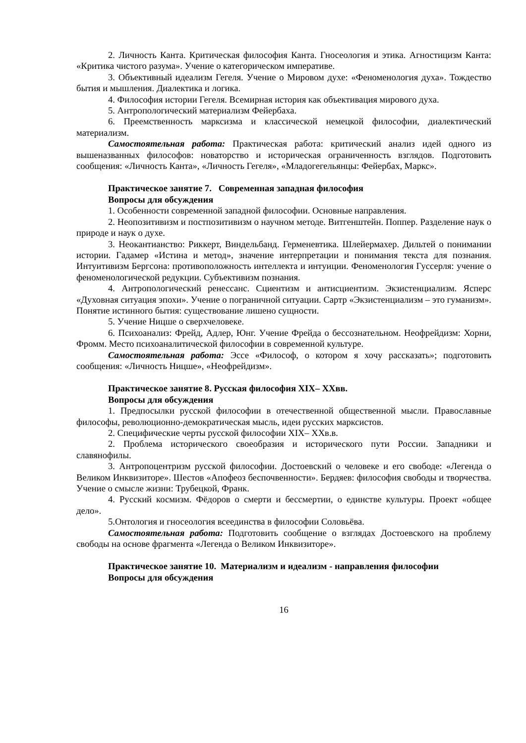2. Личность Канта. Критическая философия Канта. Гносеология и этика. Агностицизм Канта: «Критика чистого разума». Учение о категорическом императиве.
3. Объективный идеализм Гегеля. Учение о Мировом духе: «Феноменология духа». Тождество бытия и мышления. Диалектика и логика.
4. Философия истории Гегеля. Всемирная история как объективация мирового духа.
5. Антропологический материализм Фейербаха.
6. Преемственность марксизма и классической немецкой философии, диалектический материализм.
Самостоятельная работа: Практическая работа: критический анализ идей одного из вышеназванных философов: новаторство и историческая ограниченность взглядов. Подготовить сообщения: «Личность Канта», «Личность Гегеля», «Младогегельянцы: Фейербах, Маркс».
Практическое занятие 7. Современная западная философия
Вопросы для обсуждения
1. Особенности современной западной философии. Основные направления.
2. Неопозитивизм и постпозитивизм о научном методе. Витгенштейн. Поппер. Разделение наук о природе и наук о духе.
3. Неокантианство: Риккерт, Виндельбанд. Герменевтика. Шлейермахер. Дильтей о понимании истории. Гадамер «Истина и метод», значение интерпретации и понимания текста для познания. Интуитивизм Бергсона: противоположность интеллекта и интуиции. Феноменология Гуссерля: учение о феноменологической редукции. Субъективизм познания.
4. Антропологический ренессанс. Сциентизм и антисциентизм. Экзистенциализм. Ясперс «Духовная ситуация эпохи». Учение о пограничной ситуации. Сартр «Экзистенциализм – это гуманизм». Понятие истинного бытия: существование лишено сущности.
5. Учение Ницше о сверхчеловеке.
6. Психоанализ: Фрейд, Адлер, Юнг. Учение Фрейда о бессознательном. Неофрейдизм: Хорни, Фромм. Место психоаналитической философии в современной культуре.
Самостоятельная работа: Эссе «Философ, о котором я хочу рассказать»; подготовить сообщения: «Личность Ницше», «Неофрейдизм».
Практическое занятие 8. Русская философия XIX– XXвв.
Вопросы для обсуждения
1. Предпосылки русской философии в отечественной общественной мысли. Православные философы, революционно-демократическая мысль, идеи русских марксистов.
2. Специфические черты русской философии XIX– XXв.в.
2. Проблема исторического своеобразия и исторического пути России. Западники и славянофилы.
3. Антропоцентризм русской философии. Достоевский о человеке и его свободе: «Легенда о Великом Инквизиторе». Шестов «Апофеоз беспочвенности». Бердяев: философия свободы и творчества. Учение о смысле жизни: Трубецкой, Франк.
4. Русский космизм. Фёдоров о смерти и бессмертии, о единстве культуры. Проект «общее дело».
5.Онтология и гносеология всеединства в философии Соловьёва.
Самостоятельная работа: Подготовить сообщение о взглядах Достоевского на проблему свободы на основе фрагмента «Легенда о Великом Инквизиторе».
Практическое занятие 10. Материализм и идеализм - направления философии
Вопросы для обсуждения
16